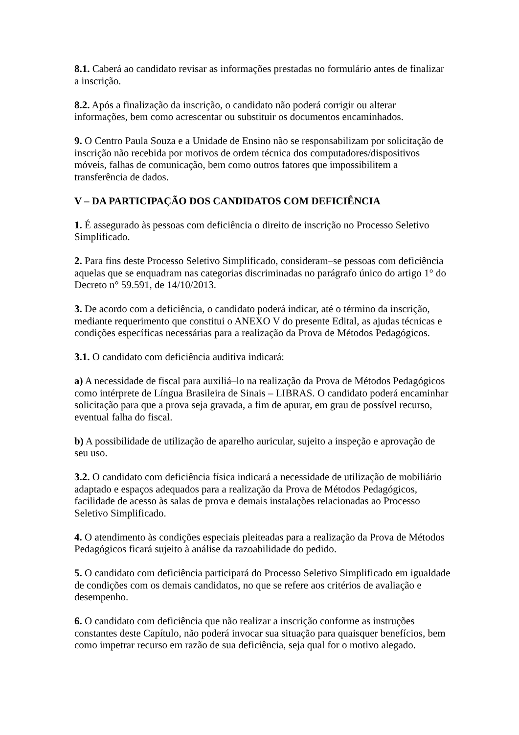8.1. Caberá ao candidato revisar as informações prestadas no formulário antes de finalizar a inscrição.
8.2. Após a finalização da inscrição, o candidato não poderá corrigir ou alterar informações, bem como acrescentar ou substituir os documentos encaminhados.
9. O Centro Paula Souza e a Unidade de Ensino não se responsabilizam por solicitação de inscrição não recebida por motivos de ordem técnica dos computadores/dispositivos móveis, falhas de comunicação, bem como outros fatores que impossibilitem a transferência de dados.
V – DA PARTICIPAÇÃO DOS CANDIDATOS COM DEFICIÊNCIA
1. É assegurado às pessoas com deficiência o direito de inscrição no Processo Seletivo Simplificado.
2. Para fins deste Processo Seletivo Simplificado, consideram–se pessoas com deficiência aquelas que se enquadram nas categorias discriminadas no parágrafo único do artigo 1° do Decreto n° 59.591, de 14/10/2013.
3. De acordo com a deficiência, o candidato poderá indicar, até o término da inscrição, mediante requerimento que constitui o ANEXO V do presente Edital, as ajudas técnicas e condições específicas necessárias para a realização da Prova de Métodos Pedagógicos.
3.1. O candidato com deficiência auditiva indicará:
a) A necessidade de fiscal para auxiliá–lo na realização da Prova de Métodos Pedagógicos como intérprete de Língua Brasileira de Sinais – LIBRAS. O candidato poderá encaminhar solicitação para que a prova seja gravada, a fim de apurar, em grau de possível recurso, eventual falha do fiscal.
b) A possibilidade de utilização de aparelho auricular, sujeito a inspeção e aprovação de seu uso.
3.2. O candidato com deficiência física indicará a necessidade de utilização de mobiliário adaptado e espaços adequados para a realização da Prova de Métodos Pedagógicos, facilidade de acesso às salas de prova e demais instalações relacionadas ao Processo Seletivo Simplificado.
4. O atendimento às condições especiais pleiteadas para a realização da Prova de Métodos Pedagógicos ficará sujeito à análise da razoabilidade do pedido.
5. O candidato com deficiência participará do Processo Seletivo Simplificado em igualdade de condições com os demais candidatos, no que se refere aos critérios de avaliação e desempenho.
6. O candidato com deficiência que não realizar a inscrição conforme as instruções constantes deste Capítulo, não poderá invocar sua situação para quaisquer benefícios, bem como impetrar recurso em razão de sua deficiência, seja qual for o motivo alegado.